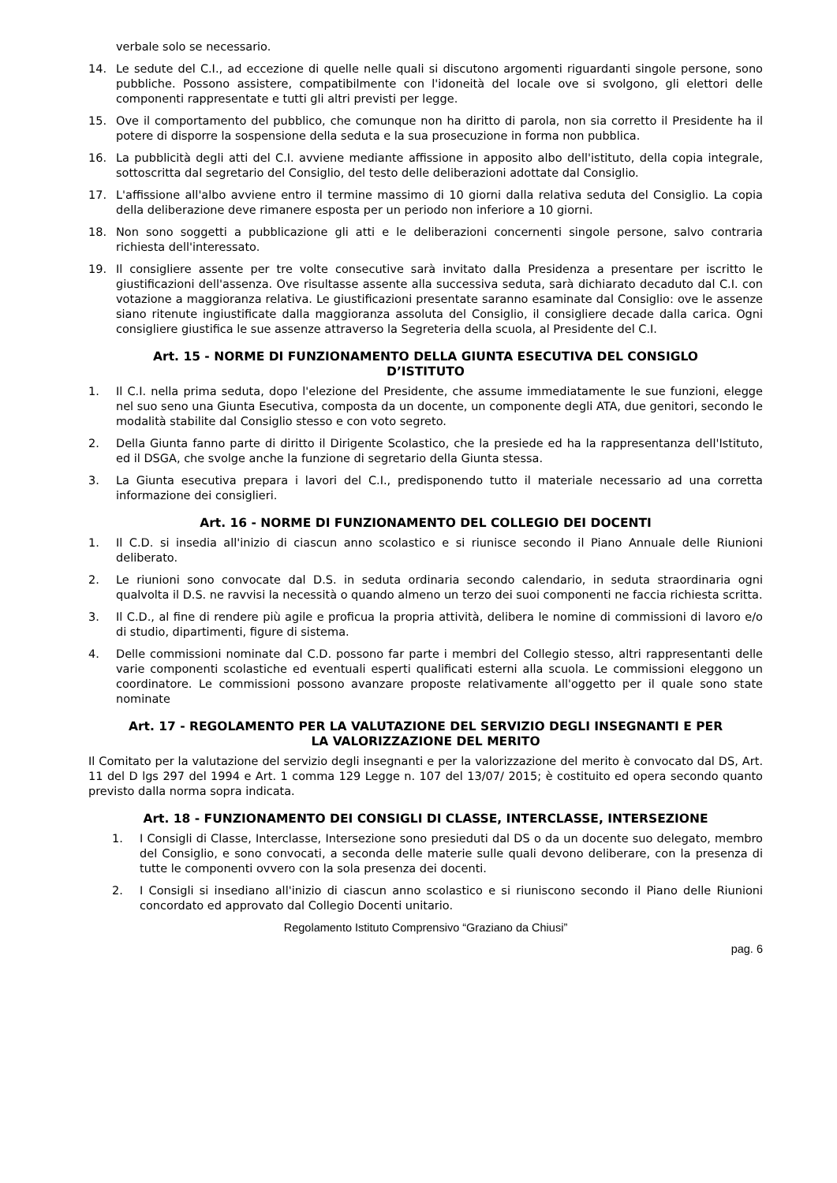verbale solo se necessario.
14. Le sedute del C.I., ad eccezione di quelle nelle quali si discutono argomenti riguardanti singole persone, sono pubbliche. Possono assistere, compatibilmente con l'idoneità del locale ove si svolgono, gli elettori delle componenti rappresentate e tutti gli altri previsti per legge.
15. Ove il comportamento del pubblico, che comunque non ha diritto di parola, non sia corretto il Presidente ha il potere di disporre la sospensione della seduta e la sua prosecuzione in forma non pubblica.
16. La pubblicità degli atti del C.I. avviene mediante affissione in apposito albo dell'istituto, della copia integrale, sottoscritta dal segretario del Consiglio, del testo delle deliberazioni adottate dal Consiglio.
17. L'affissione all'albo avviene entro il termine massimo di 10 giorni dalla relativa seduta del Consiglio. La copia della deliberazione deve rimanere esposta per un periodo non inferiore a 10 giorni.
18. Non sono soggetti a pubblicazione gli atti e le deliberazioni concernenti singole persone, salvo contraria richiesta dell'interessato.
19. Il consigliere assente per tre volte consecutive sarà invitato dalla Presidenza a presentare per iscritto le giustificazioni dell'assenza. Ove risultasse assente alla successiva seduta, sarà dichiarato decaduto dal C.I. con votazione a maggioranza relativa. Le giustificazioni presentate saranno esaminate dal Consiglio: ove le assenze siano ritenute ingiustificate dalla maggioranza assoluta del Consiglio, il consigliere decade dalla carica. Ogni consigliere giustifica le sue assenze attraverso la Segreteria della scuola, al Presidente del C.I.
Art. 15 - NORME DI FUNZIONAMENTO DELLA GIUNTA ESECUTIVA DEL CONSIGLO D’ISTITUTO
1. Il C.I. nella prima seduta, dopo l'elezione del Presidente, che assume immediatamente le sue funzioni, elegge nel suo seno una Giunta Esecutiva, composta da un docente, un componente degli ATA, due genitori, secondo le modalità stabilite dal Consiglio stesso e con voto segreto.
2. Della Giunta fanno parte di diritto il Dirigente Scolastico, che la presiede ed ha la rappresentanza dell'Istituto, ed il DSGA, che svolge anche la funzione di segretario della Giunta stessa.
3. La Giunta esecutiva prepara i lavori del C.I., predisponendo tutto il materiale necessario ad una corretta informazione dei consiglieri.
Art. 16 - NORME DI FUNZIONAMENTO DEL COLLEGIO DEI DOCENTI
1. Il C.D. si insedia all'inizio di ciascun anno scolastico e si riunisce secondo il Piano Annuale delle Riunioni deliberato.
2. Le riunioni sono convocate dal D.S. in seduta ordinaria secondo calendario, in seduta straordinaria ogni qualvolta il D.S. ne ravvisi la necessità o quando almeno un terzo dei suoi componenti ne faccia richiesta scritta.
3. Il C.D., al fine di rendere più agile e proficua la propria attività, delibera le nomine di commissioni di lavoro e/o di studio, dipartimenti, figure di sistema.
4. Delle commissioni nominate dal C.D. possono far parte i membri del Collegio stesso, altri rappresentanti delle varie componenti scolastiche ed eventuali esperti qualificati esterni alla scuola. Le commissioni eleggono un coordinatore. Le commissioni possono avanzare proposte relativamente all'oggetto per il quale sono state nominate
Art. 17 - REGOLAMENTO PER LA VALUTAZIONE DEL SERVIZIO DEGLI INSEGNANTI E PER LA VALORIZZAZIONE DEL MERITO
Il Comitato per la valutazione del servizio degli insegnanti e per la valorizzazione del merito è convocato dal DS, Art. 11 del D lgs 297 del 1994 e Art. 1 comma 129 Legge n. 107 del 13/07/ 2015; è costituito ed opera secondo quanto previsto dalla norma sopra indicata.
Art. 18 - FUNZIONAMENTO DEI CONSIGLI DI CLASSE, INTERCLASSE, INTERSEZIONE
1. I Consigli di Classe, Interclasse, Intersezione sono presieduti dal DS o da un docente suo delegato, membro del Consiglio, e sono convocati, a seconda delle materie sulle quali devono deliberare, con la presenza di tutte le componenti ovvero con la sola presenza dei docenti.
2. I Consigli si insediano all'inizio di ciascun anno scolastico e si riuniscono secondo il Piano delle Riunioni concordato ed approvato dal Collegio Docenti unitario.
Regolamento Istituto Comprensivo “Graziano da Chiusi”
pag. 6